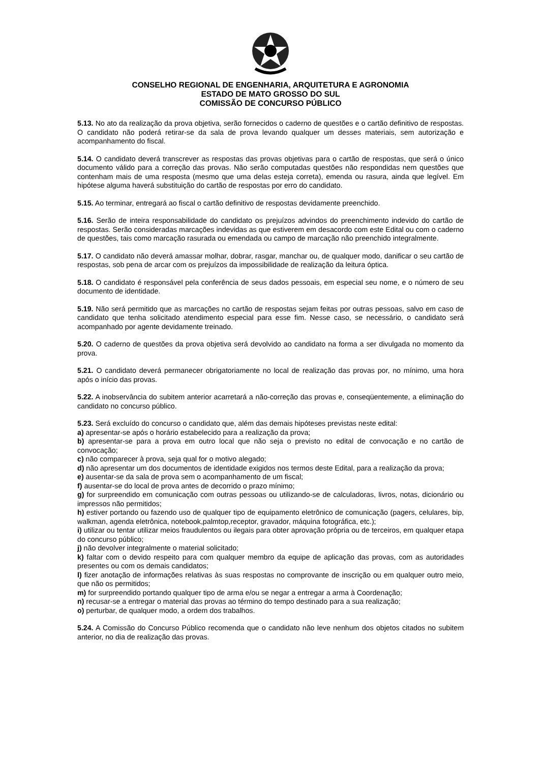CONSELHO REGIONAL DE ENGENHARIA, ARQUITETURA E AGRONOMIA
ESTADO DE MATO GROSSO DO SUL
COMISSÃO DE CONCURSO PÚBLICO
5.13. No ato da realização da prova objetiva, serão fornecidos o caderno de questões e o cartão definitivo de respostas. O candidato não poderá retirar-se da sala de prova levando qualquer um desses materiais, sem autorização e acompanhamento do fiscal.
5.14. O candidato deverá transcrever as respostas das provas objetivas para o cartão de respostas, que será o único documento válido para a correção das provas. Não serão computadas questões não respondidas nem questões que contenham mais de uma resposta (mesmo que uma delas esteja correta), emenda ou rasura, ainda que legível. Em hipótese alguma haverá substituição do cartão de respostas por erro do candidato.
5.15. Ao terminar, entregará ao fiscal o cartão definitivo de respostas devidamente preenchido.
5.16. Serão de inteira responsabilidade do candidato os prejuízos advindos do preenchimento indevido do cartão de respostas. Serão consideradas marcações indevidas as que estiverem em desacordo com este Edital ou com o caderno de questões, tais como marcação rasurada ou emendada ou campo de marcação não preenchido integralmente.
5.17. O candidato não deverá amassar molhar, dobrar, rasgar, manchar ou, de qualquer modo, danificar o seu cartão de respostas, sob pena de arcar com os prejuízos da impossibilidade de realização da leitura óptica.
5.18. O candidato é responsável pela conferência de seus dados pessoais, em especial seu nome, e o número de seu documento de identidade.
5.19. Não será permitido que as marcações no cartão de respostas sejam feitas por outras pessoas, salvo em caso de candidato que tenha solicitado atendimento especial para esse fim. Nesse caso, se necessário, o candidato será acompanhado por agente devidamente treinado.
5.20. O caderno de questões da prova objetiva será devolvido ao candidato na forma a ser divulgada no momento da prova.
5.21. O candidato deverá permanecer obrigatoriamente no local de realização das provas por, no mínimo, uma hora após o início das provas.
5.22. A inobservância do subitem anterior acarretará a não-correção das provas e, conseqüentemente, a eliminação do candidato no concurso público.
5.23. Será excluído do concurso o candidato que, além das demais hipóteses previstas neste edital:
a) apresentar-se após o horário estabelecido para a realização da prova;
b) apresentar-se para a prova em outro local que não seja o previsto no edital de convocação e no cartão de convocação;
c) não comparecer à prova, seja qual for o motivo alegado;
d) não apresentar um dos documentos de identidade exigidos nos termos deste Edital, para a realização da prova;
e) ausentar-se da sala de prova sem o acompanhamento de um fiscal;
f) ausentar-se do local de prova antes de decorrido o prazo mínimo;
g) for surpreendido em comunicação com outras pessoas ou utilizando-se de calculadoras, livros, notas, dicionário ou impressos não permitidos;
h) estiver portando ou fazendo uso de qualquer tipo de equipamento eletrônico de comunicação (pagers, celulares, bip, walkman, agenda eletrônica, notebook,palmtop,receptor, gravador, máquina fotográfica, etc.);
i) utilizar ou tentar utilizar meios fraudulentos ou ilegais para obter aprovação própria ou de terceiros, em qualquer etapa do concurso público;
j) não devolver integralmente o material solicitado;
k) faltar com o devido respeito para com qualquer membro da equipe de aplicação das provas, com as autoridades presentes ou com os demais candidatos;
l) fizer anotação de informações relativas às suas respostas no comprovante de inscrição ou em qualquer outro meio, que não os permitidos;
m) for surpreendido portando qualquer tipo de arma e/ou se negar a entregar a arma à Coordenação;
n) recusar-se a entregar o material das provas ao término do tempo destinado para a sua realização;
o) perturbar, de qualquer modo, a ordem dos trabalhos.
5.24. A Comissão do Concurso Público recomenda que o candidato não leve nenhum dos objetos citados no subitem anterior, no dia de realização das provas.